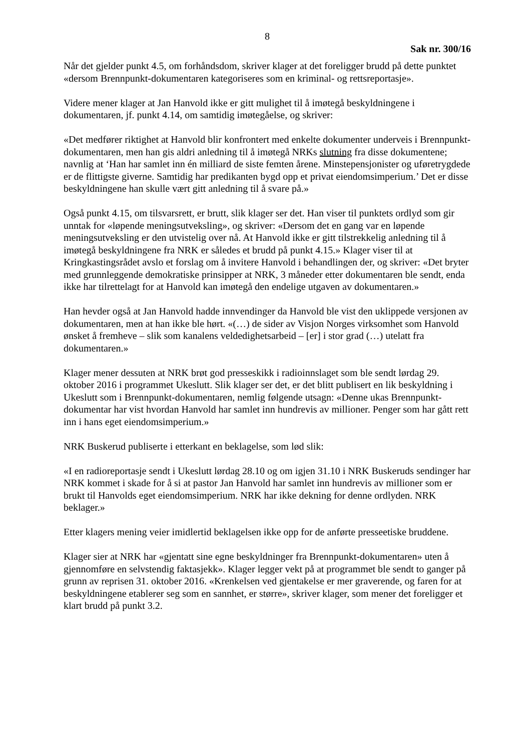8
Sak nr. 300/16
Når det gjelder punkt 4.5, om forhåndsdom, skriver klager at det foreligger brudd på dette punktet «dersom Brennpunkt-dokumentaren kategoriseres som en kriminal- og rettsreportasje».
Videre mener klager at Jan Hanvold ikke er gitt mulighet til å imøtegå beskyldningene i dokumentaren, jf. punkt 4.14, om samtidig imøtegåelse, og skriver:
«Det medfører riktighet at Hanvold blir konfrontert med enkelte dokumenter underveis i Brennpunkt-dokumentaren, men han gis aldri anledning til å imøtegå NRKs slutning fra disse dokumentene; navnlig at ‘Han har samlet inn én milliard de siste femten årene. Minstepensjonister og uføretrygdede er de flittigste giverne. Samtidig har predikanten bygd opp et privat eiendomsimperium.’ Det er disse beskyldningene han skulle vært gitt anledning til å svare på.»
Også punkt 4.15, om tilsvarsrett, er brutt, slik klager ser det. Han viser til punktets ordlyd som gir unntak for «løpende meningsutveksling», og skriver: «Dersom det en gang var en løpende meningsutveksling er den utvistelig over nå. At Hanvold ikke er gitt tilstrekkelig anledning til å imøtegå beskyldningene fra NRK er således et brudd på punkt 4.15.» Klager viser til at Kringkastingsrådet avslo et forslag om å invitere Hanvold i behandlingen der, og skriver: «Det bryter med grunnleggende demokratiske prinsipper at NRK, 3 måneder etter dokumentaren ble sendt, enda ikke har tilrettelagt for at Hanvold kan imøtegå den endelige utgaven av dokumentaren.»
Han hevder også at Jan Hanvold hadde innvendinger da Hanvold ble vist den uklippede versjonen av dokumentaren, men at han ikke ble hørt. «(…) de sider av Visjon Norges virksomhet som Hanvold ønsket å fremheve – slik som kanalens veldedighetsarbeid – [er] i stor grad (…) utelatt fra dokumentaren.»
Klager mener dessuten at NRK brøt god presseskikk i radioinnslaget som ble sendt lørdag 29. oktober 2016 i programmet Ukeslutt. Slik klager ser det, er det blitt publisert en lik beskyldning i Ukeslutt som i Brennpunkt-dokumentaren, nemlig følgende utsagn: «Denne ukas Brennpunkt-dokumentar har vist hvordan Hanvold har samlet inn hundrevis av millioner. Penger som har gått rett inn i hans eget eiendomsimperium.»
NRK Buskerud publiserte i etterkant en beklagelse, som lød slik:
«I en radioreportasje sendt i Ukeslutt lørdag 28.10 og om igjen 31.10 i NRK Buskeruds sendinger har NRK kommet i skade for å si at pastor Jan Hanvold har samlet inn hundrevis av millioner som er brukt til Hanvolds eget eiendomsimperium. NRK har ikke dekning for denne ordlyden. NRK beklager.»
Etter klagers mening veier imidlertid beklagelsen ikke opp for de anførte presseetiske bruddene.
Klager sier at NRK har «gjentatt sine egne beskyldninger fra Brennpunkt-dokumentaren» uten å gjennomføre en selvstendig faktasjekk». Klager legger vekt på at programmet ble sendt to ganger på grunn av reprisen 31. oktober 2016. «Krenkelsen ved gjentakelse er mer graverende, og faren for at beskyldningene etablerer seg som en sannhet, er større», skriver klager, som mener det foreligger et klart brudd på punkt 3.2.